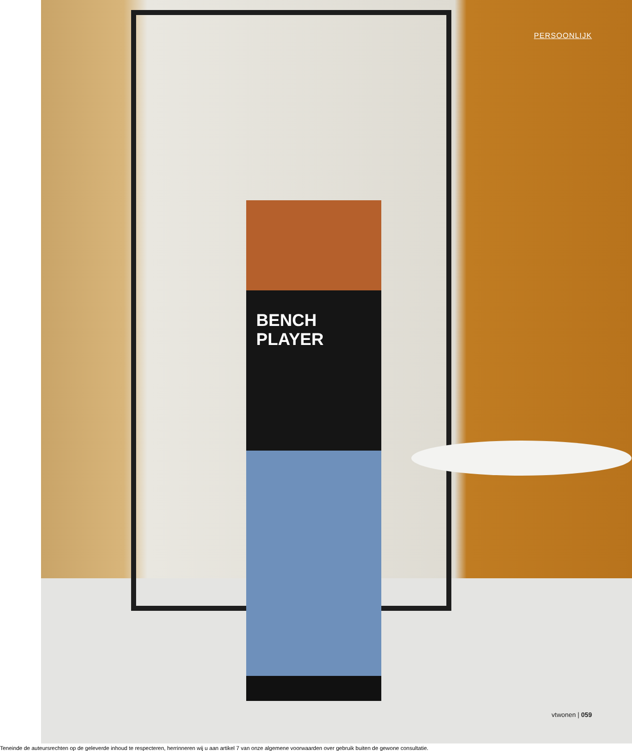PERSOONLIJK
BENCH
PLAYER
vtwonen | 059
Teneinde de auteursrechten op de geleverde inhoud te respecteren, herrinneren wij u aan artikel 7 van onze algemene voorwaarden over gebruik buiten de gewone consultatie.